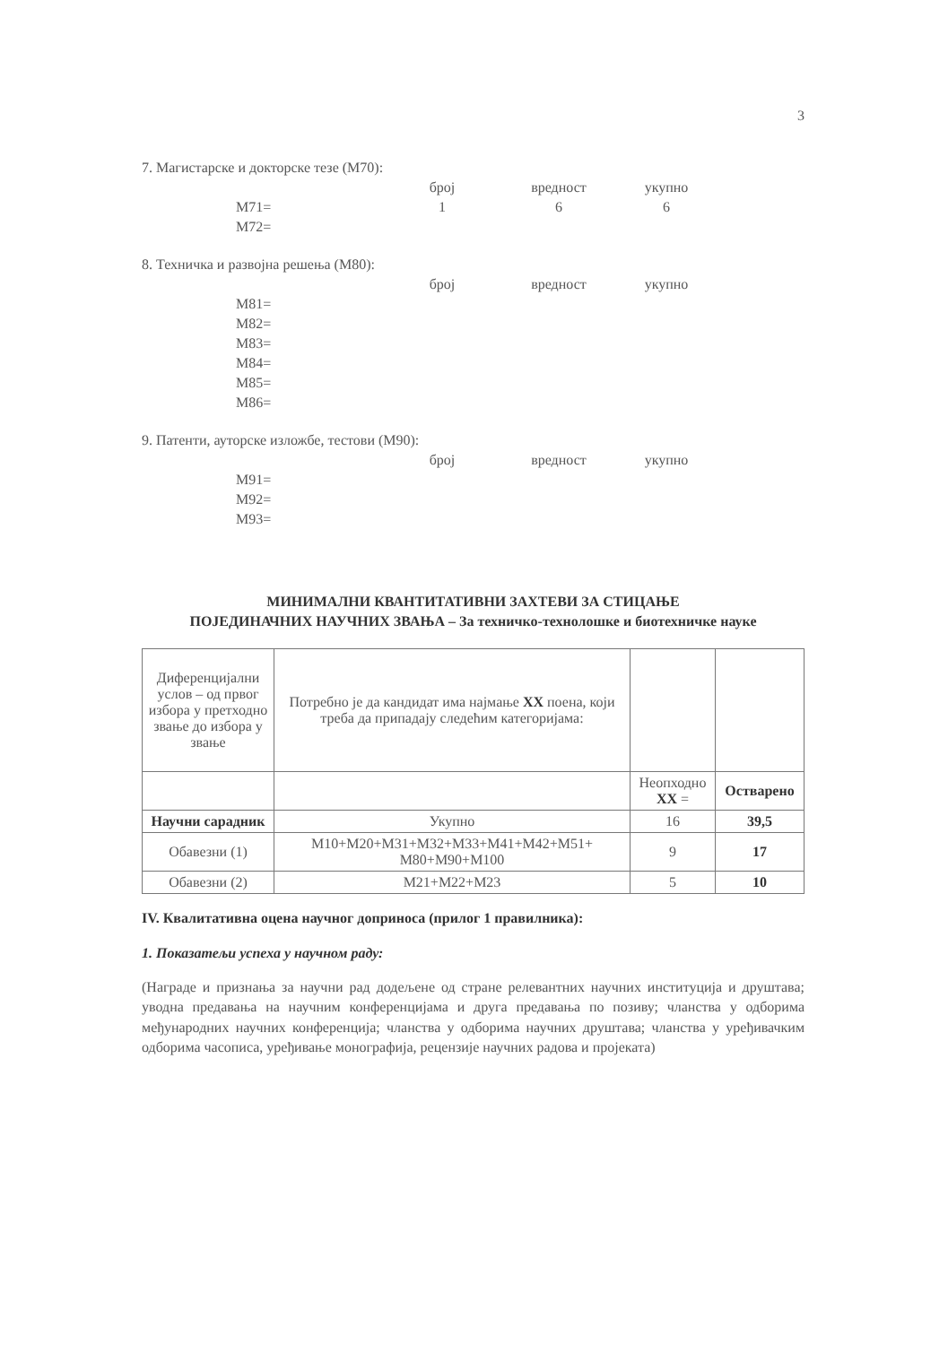3
7. Магистарске и докторске тезе (М70):
| | број | вредност | укупно |
| М71= | 1 | 6 | 6 |
| М72= | | | |
8. Техничка и развојна решења (М80):
| | број | вредност | укупно |
| М81= | | | |
| М82= | | | |
| М83= | | | |
| М84= | | | |
| М85= | | | |
| М86= | | | |
9. Патенти, ауторске изложбе, тестови (М90):
| | број | вредност | укупно |
| М91= | | | |
| М92= | | | |
| М93= | | | |
МИНИМАЛНИ КВАНТИТАТИВНИ ЗАХТЕВИ ЗА СТИЦАЊЕ
ПОЈЕДИНАЧНИХ НАУЧНИХ ЗВАЊА – За техничко-технолошке и биотехничке науке
| Диференцијални услов – од првог избора у претходно звање до избора у звање | Потребно је да кандидат има најмање XX поена, који треба да припадају следећим категоријама: | | |
| | | Неопходно XX = | Остварено |
| Научни сарадник | Укупно | 16 | 39,5 |
| Обавезни (1) | М10+М20+М31+М32+М33+М41+М42+М51+ М80+М90+М100 | 9 | 17 |
| Обавезни (2) | М21+М22+М23 | 5 | 10 |
IV. Квалитативна оцена научног доприноса (прилог 1 правилника):
1. Показатељи успеха у научном раду:
(Награде и признања за научни рад додељене од стране релевантних научних институција и друштава; уводна предавања на научним конференцијама и друга предавања по позиву; чланства у одборима међународних научних конференција; чланства у одборима научних друштава; чланства у уређивачким одборима часописа, уређивање монографија, рецензије научних радова и пројеката)